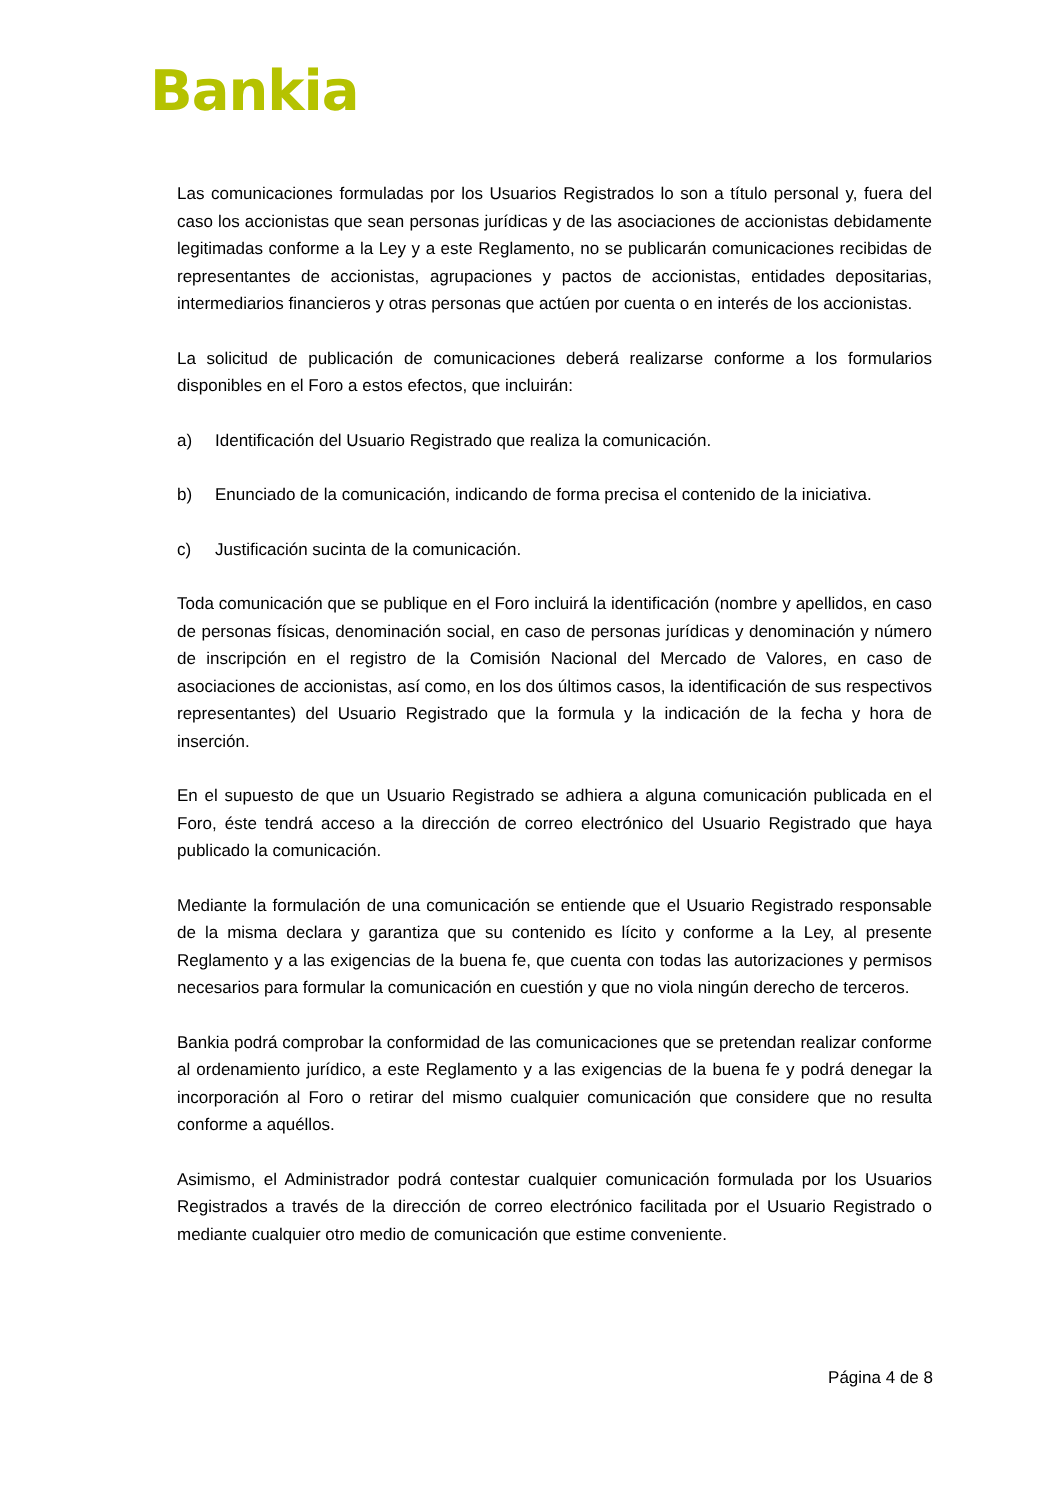Bankia
Las comunicaciones formuladas por los Usuarios Registrados lo son a título personal y, fuera del caso los accionistas que sean personas jurídicas y de las asociaciones de accionistas debidamente legitimadas conforme a la Ley y a este Reglamento, no se publicarán comunicaciones recibidas de representantes de accionistas, agrupaciones y pactos de accionistas, entidades depositarias, intermediarios financieros y otras personas que actúen por cuenta o en interés de los accionistas.
La solicitud de publicación de comunicaciones deberá realizarse conforme a los formularios disponibles en el Foro a estos efectos, que incluirán:
a) Identificación del Usuario Registrado que realiza la comunicación.
b) Enunciado de la comunicación, indicando de forma precisa el contenido de la iniciativa.
c) Justificación sucinta de la comunicación.
Toda comunicación que se publique en el Foro incluirá la identificación (nombre y apellidos, en caso de personas físicas, denominación social, en caso de personas jurídicas y denominación y número de inscripción en el registro de la Comisión Nacional del Mercado de Valores, en caso de asociaciones de accionistas, así como, en los dos últimos casos, la identificación de sus respectivos representantes) del Usuario Registrado que la formula y la indicación de la fecha y hora de inserción.
En el supuesto de que un Usuario Registrado se adhiera a alguna comunicación publicada en el Foro, éste tendrá acceso a la dirección de correo electrónico del Usuario Registrado que haya publicado la comunicación.
Mediante la formulación de una comunicación se entiende que el Usuario Registrado responsable de la misma declara y garantiza que su contenido es lícito y conforme a la Ley, al presente Reglamento y a las exigencias de la buena fe, que cuenta con todas las autorizaciones y permisos necesarios para formular la comunicación en cuestión y que no viola ningún derecho de terceros.
Bankia podrá comprobar la conformidad de las comunicaciones que se pretendan realizar conforme al ordenamiento jurídico, a este Reglamento y a las exigencias de la buena fe y podrá denegar la incorporación al Foro o retirar del mismo cualquier comunicación que considere que no resulta conforme a aquéllos.
Asimismo, el Administrador podrá contestar cualquier comunicación formulada por los Usuarios Registrados a través de la dirección de correo electrónico facilitada por el Usuario Registrado o mediante cualquier otro medio de comunicación que estime conveniente.
Página 4 de 8